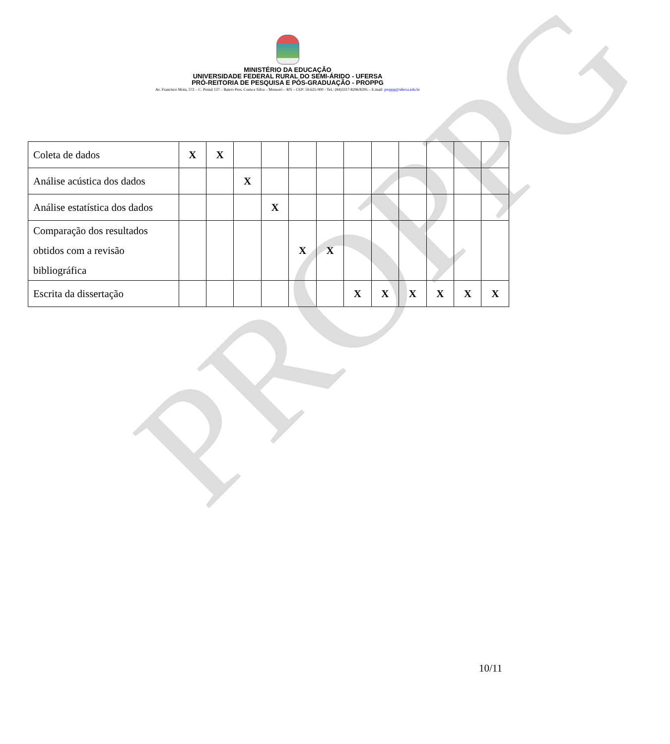PROPPG
MINISTÉRIO DA EDUCAÇÃO
UNIVERSIDADE FEDERAL RURAL DO SEMI-ÁRIDO - UFERSA
PRÓ-REITORIA DE PESQUISA E PÓS-GRADUAÇÃO - PROPPG
Av. Francisco Mota, 572 – C. Postal 137 – Bairro Pres. Costa e Silva – Mossoró – RN – CEP: 59.625-900 - Tel.: (84)3317-8296/8295 – E.mail: proppg@ufersa.edu.br
| Coleta de dados | X | X | | | | | | | | | | |
| Análise acústica dos dados | | | X | | | | | | | | | |
| Análise estatística dos dados | | | | X | | | | | | | | |
| Comparação dos resultados obtidos com a revisão bibliográfica | | | | | X | X | | | | | | |
| Escrita da dissertação | | | | | | | X | X | X | X | X | X |
10/11